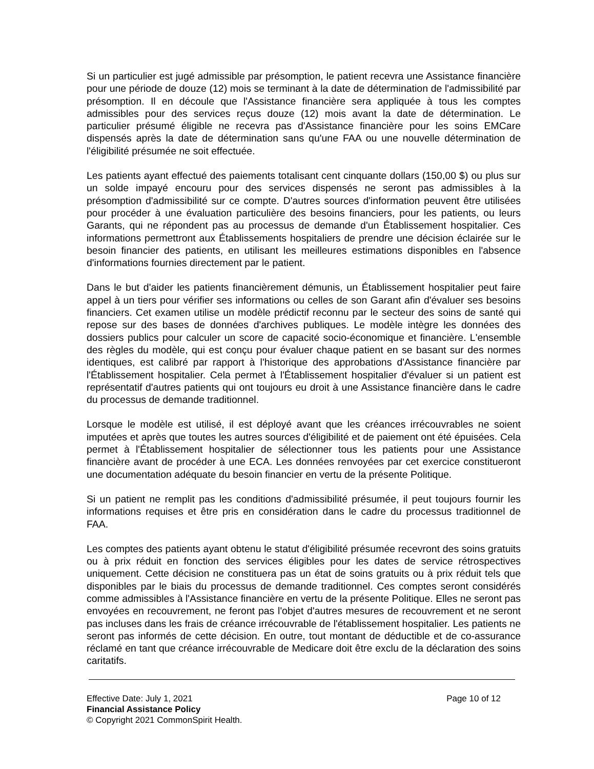Si un particulier est jugé admissible par présomption, le patient recevra une Assistance financière pour une période de douze (12) mois se terminant à la date de détermination de l'admissibilité par présomption. Il en découle que l'Assistance financière sera appliquée à tous les comptes admissibles pour des services reçus douze (12) mois avant la date de détermination. Le particulier présumé éligible ne recevra pas d'Assistance financière pour les soins EMCare dispensés après la date de détermination sans qu'une FAA ou une nouvelle détermination de l'éligibilité présumée ne soit effectuée.
Les patients ayant effectué des paiements totalisant cent cinquante dollars (150,00 $) ou plus sur un solde impayé encouru pour des services dispensés ne seront pas admissibles à la présomption d'admissibilité sur ce compte. D'autres sources d'information peuvent être utilisées pour procéder à une évaluation particulière des besoins financiers, pour les patients, ou leurs Garants, qui ne répondent pas au processus de demande d'un Établissement hospitalier. Ces informations permettront aux Établissements hospitaliers de prendre une décision éclairée sur le besoin financier des patients, en utilisant les meilleures estimations disponibles en l'absence d'informations fournies directement par le patient.
Dans le but d'aider les patients financièrement démunis, un Établissement hospitalier peut faire appel à un tiers pour vérifier ses informations ou celles de son Garant afin d'évaluer ses besoins financiers. Cet examen utilise un modèle prédictif reconnu par le secteur des soins de santé qui repose sur des bases de données d'archives publiques. Le modèle intègre les données des dossiers publics pour calculer un score de capacité socio-économique et financière. L'ensemble des règles du modèle, qui est conçu pour évaluer chaque patient en se basant sur des normes identiques, est calibré par rapport à l'historique des approbations d'Assistance financière par l'Établissement hospitalier. Cela permet à l'Établissement hospitalier d'évaluer si un patient est représentatif d'autres patients qui ont toujours eu droit à une Assistance financière dans le cadre du processus de demande traditionnel.
Lorsque le modèle est utilisé, il est déployé avant que les créances irrécouvrables ne soient imputées et après que toutes les autres sources d'éligibilité et de paiement ont été épuisées. Cela permet à l'Établissement hospitalier de sélectionner tous les patients pour une Assistance financière avant de procéder à une ECA. Les données renvoyées par cet exercice constitueront une documentation adéquate du besoin financier en vertu de la présente Politique.
Si un patient ne remplit pas les conditions d'admissibilité présumée, il peut toujours fournir les informations requises et être pris en considération dans le cadre du processus traditionnel de FAA.
Les comptes des patients ayant obtenu le statut d'éligibilité présumée recevront des soins gratuits ou à prix réduit en fonction des services éligibles pour les dates de service rétrospectives uniquement. Cette décision ne constituera pas un état de soins gratuits ou à prix réduit tels que disponibles par le biais du processus de demande traditionnel. Ces comptes seront considérés comme admissibles à l'Assistance financière en vertu de la présente Politique. Elles ne seront pas envoyées en recouvrement, ne feront pas l'objet d'autres mesures de recouvrement et ne seront pas incluses dans les frais de créance irrécouvrable de l'établissement hospitalier. Les patients ne seront pas informés de cette décision. En outre, tout montant de déductible et de co-assurance réclamé en tant que créance irrécouvrable de Medicare doit être exclu de la déclaration des soins caritatifs.
Effective Date: July 1, 2021 Page 10 of 12
Financial Assistance Policy
© Copyright 2021 CommonSpirit Health.